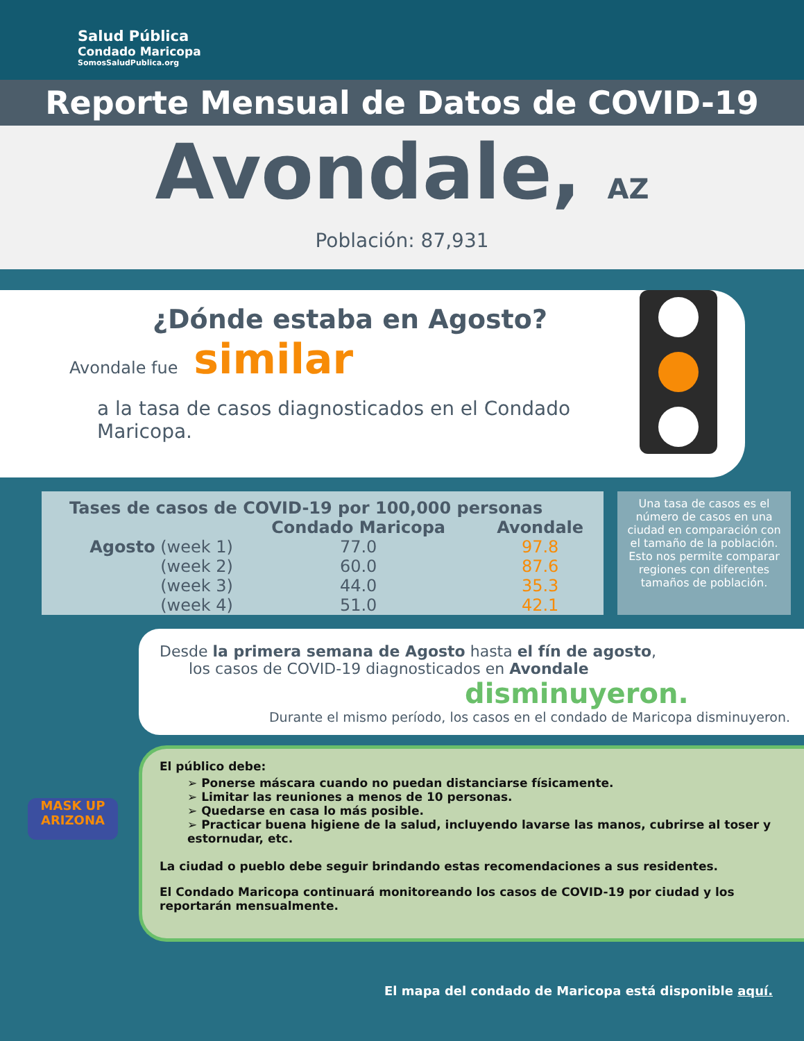Salud Pública
Condado Maricopa
SomosSaludPublica.org
Reporte Mensual de Datos de COVID-19
Avondale, AZ
Población: 87,931
¿Dónde estaba en Agosto?
Avondale fue similar
a la tasa de casos diagnosticados en el Condado Maricopa.
| Tases de casos de COVID-19 por 100,000 personas | | |
| --- | --- | --- |
| | Condado Maricopa | Avondale |
| Agosto (week 1) | 77.0 | 97.8 |
| (week 2) | 60.0 | 87.6 |
| (week 3) | 44.0 | 35.3 |
| (week 4) | 51.0 | 42.1 |
Una tasa de casos es el número de casos en una ciudad en comparación con el tamaño de la población. Esto nos permite comparar regiones con diferentes tamaños de población.
Desde la primera semana de Agosto hasta el fín de agosto,
los casos de COVID-19 diagnosticados en Avondale
disminuyeron.
Durante el mismo período, los casos en el condado de Maricopa disminuyeron.
MASK UP ARIZONA
El público debe:
➢ Ponerse máscara cuando no puedan distanciarse físicamente.
➢ Limitar las reuniones a menos de 10 personas.
➢ Quedarse en casa lo más posible.
➢ Practicar buena higiene de la salud, incluyendo lavarse las manos, cubrirse al toser y estornudar, etc.
La ciudad o pueblo debe seguir brindando estas recomendaciones a sus residentes.
El Condado Maricopa continuará monitoreando los casos de COVID-19 por ciudad y los reportarán mensualmente.
El mapa del condado de Maricopa está disponible aquí.